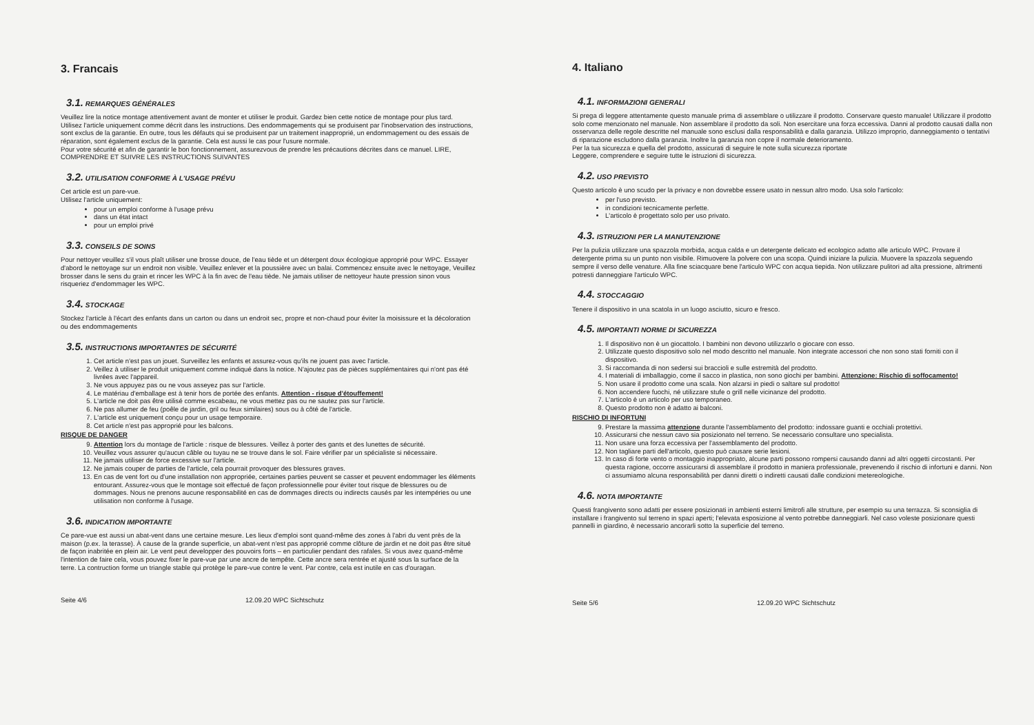3. Francais
3.1. REMARQUES GÉNÉRALES
Veuillez lire la notice montage attentivement avant de monter et utiliser le produit. Gardez bien cette notice de montage pour plus tard. Utilisez l'article uniquement comme décrit dans les instructions. Des endommagements qui se produisent par l'inobservation des instructions, sont exclus de la garantie. En outre, tous les défauts qui se produisent par un traitement inapproprié, un endommagement ou des essais de réparation, sont également exclus de la garantie. Cela est aussi le cas pour l'usure normale.
Pour votre sécurité et afin de garantir le bon fonctionnement, assurezvous de prendre les précautions décrites dans ce manuel. LIRE, COMPRENDRE ET SUIVRE LES INSTRUCTIONS SUIVANTES
3.2. UTILISATION CONFORME À L'USAGE PRÉVU
Cet article est un pare-vue.
Utilisez l'article uniquement:
pour un emploi conforme à l'usage prévu
dans un état intact
pour un emploi privé
3.3. CONSEILS DE SOINS
Pour nettoyer veuillez s'il vous plaît utiliser une brosse douce, de l'eau tiède et un détergent doux écologique approprié pour WPC. Essayer d'abord le nettoyage sur un endroit non visible. Veuillez enlever et la poussière avec un balai. Commencez ensuite avec le nettoyage, Veuillez brosser dans le sens du grain et rincer les WPC à la fin avec de l'eau tiède. Ne jamais utiliser de nettoyeur haute pression sinon vous risqueriez d'endommager les WPC.
3.4. STOCKAGE
Stockez l'article à l'écart des enfants dans un carton ou dans un endroit sec, propre et non-chaud pour éviter la moisissure et la décoloration ou des endommagements
3.5. INSTRUCTIONS IMPORTANTES DE SÉCURITÉ
1. Cet article n'est pas un jouet. Surveillez les enfants et assurez-vous qu'ils ne jouent pas avec l'article.
2. Veillez à utiliser le produit uniquement comme indiqué dans la notice. N'ajoutez pas de pièces supplémentaires qui n'ont pas été livrées avec l'appareil.
3. Ne vous appuyez pas ou ne vous asseyez pas sur l'article.
4. Le matériau d'emballage est à tenir hors de portée des enfants. Attention - risque d'étouffement!
5. L'article ne doit pas être utilisé comme escabeau, ne vous mettez pas ou ne sautez pas sur l'article.
6. Ne pas allumer de feu (poêle de jardin, gril ou feux similaires) sous ou à côté de l'article.
7. L'article est uniquement conçu pour un usage temporaire.
8. Cet article n'est pas approprié pour les balcons.
RISQUE DE DANGER
9. Attention lors du montage de l'article : risque de blessures. Veillez à porter des gants et des lunettes de sécurité.
10. Veuillez vous assurer qu'aucun câble ou tuyau ne se trouve dans le sol. Faire vérifier par un spécialiste si nécessaire.
11. Ne jamais utiliser de force excessive sur l'article.
12. Ne jamais couper de parties de l'article, cela pourrait provoquer des blessures graves.
13. En cas de vent fort ou d'une installation non appropriée, certaines parties peuvent se casser et peuvent endommager les éléments entourant. Assurez-vous que le montage soit effectué de façon professionnelle pour éviter tout risque de blessures ou de dommages. Nous ne prenons aucune responsabilité en cas de dommages directs ou indirects causés par les intempéries ou une utilisation non conforme à l'usage.
3.6. INDICATION IMPORTANTE
Ce pare-vue est aussi un abat-vent dans une certaine mesure. Les lieux d'emploi sont quand-même des zones à l'abri du vent près de la maison (p.ex. la terasse). À cause de la grande superficie, un abat-vent n'est pas approprié comme clôture de jardin et ne doit pas être situé de façon inabritée en plein air. Le vent peut developper des pouvoirs forts – en particulier pendant des rafales. Si vous avez quand-même l'intention de faire cela, vous pouvez fixer le pare-vue par une ancre de tempête. Cette ancre sera rentrée et ajusté sous la surface de la terre. La contruction forme un triangle stable qui protège le pare-vue contre le vent. Par contre, cela est inutile en cas d'ouragan.
Seite 4/6 12.09.20 WPC Sichtschutz
4. Italiano
4.1. INFORMAZIONI GENERALI
Si prega di leggere attentamente questo manuale prima di assemblare o utilizzare il prodotto. Conservare questo manuale! Utilizzare il prodotto solo come menzionato nel manuale. Non assemblare il prodotto da soli. Non esercitare una forza eccessiva. Danni al prodotto causati dalla non osservanza delle regole descritte nel manuale sono esclusi dalla responsabilità e dalla garanzia. Utilizzo improprio, danneggiamento o tentativi di riparazione escludono dalla garanzia. Inoltre la garanzia non copre il normale deterioramento.
Per la tua sicurezza e quella del prodotto, assicurati di seguire le note sulla sicurezza riportate
Leggere, comprendere e seguire tutte le istruzioni di sicurezza.
4.2. USO PREVISTO
Questo articolo è uno scudo per la privacy e non dovrebbe essere usato in nessun altro modo. Usa solo l'articolo:
per l'uso previsto.
in condizioni tecnicamente perfette.
L'articolo è progettato solo per uso privato.
4.3. ISTRUZIONI PER LA MANUTENZIONE
Per la pulizia utilizzare una spazzola morbida, acqua calda e un detergente delicato ed ecologico adatto alle articulo WPC. Provare il detergente prima su un punto non visibile. Rimuovere la polvere con una scopa. Quindi iniziare la pulizia. Muovere la spazzola seguendo sempre il verso delle venature. Alla fine sciacquare bene l'articulo WPC con acqua tiepida. Non utilizzare pulitori ad alta pressione, altrimenti potresti danneggiare l'articulo WPC.
4.4. STOCCAGGIO
Tenere il dispositivo in una scatola in un luogo asciutto, sicuro e fresco.
4.5. IMPORTANTI NORME DI SICUREZZA
1. Il dispositivo non è un giocattolo. I bambini non devono utilizzarlo o giocare con esso.
2. Utilizzate questo dispositivo solo nel modo descritto nel manuale. Non integrate accessori che non sono stati forniti con il dispositivo.
3. Si raccomanda di non sedersi sui braccioli e sulle estremità del prodotto.
4. I materiali di imballaggio, come il sacco in plastica, non sono giochi per bambini. Attenzione: Rischio di soffocamento!
5. Non usare il prodotto come una scala. Non alzarsi in piedi o saltare sul prodotto!
6. Non accendere fuochi, né utilizzare stufe o grill nelle vicinanze del prodotto.
7. L'articolo è un articolo per uso temporaneo.
8. Questo prodotto non è adatto ai balconi.
RISCHIO DI INFORTUNI
9. Prestare la massima attenzione durante l'assemblamento del prodotto: indossare guanti e occhiali protettivi.
10. Assicurarsi che nessun cavo sia posizionato nel terreno. Se necessario consultare uno specialista.
11. Non usare una forza eccessiva per l'assemblamento del prodotto.
12. Non tagliare parti dell'articolo, questo può causare serie lesioni.
13. In caso di forte vento o montaggio inappropriato, alcune parti possono rompersi causando danni ad altri oggetti circostanti. Per questa ragione, occorre assicurarsi di assemblare il prodotto in maniera professionale, prevenendo il rischio di infortuni e danni. Non ci assumiamo alcuna responsabilità per danni diretti o indiretti causati dalle condizioni metereologiche.
4.6. NOTA IMPORTANTE
Questi frangivento sono adatti per essere posizionati in ambienti esterni limitrofi alle strutture, per esempio su una terrazza. Si sconsiglia di installare i frangivento sul terreno in spazi aperti; l'elevata esposizione al vento potrebbe danneggiarli. Nel caso voleste posizionare questi pannelli in giardino, è necessario ancorarli sotto la superficie del terreno.
Seite 5/6 12.09.20 WPC Sichtschutz